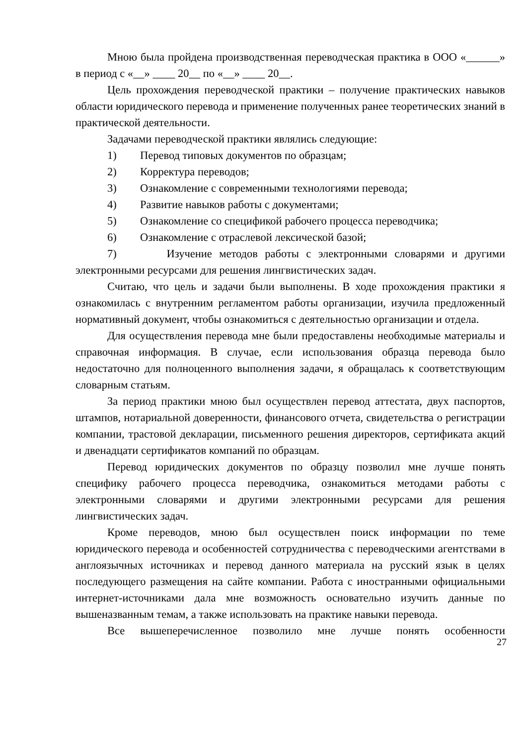Мною была пройдена производственная переводческая практика в ООО «______» в период с «__» ____ 20__ по «__» ____ 20__.
Цель прохождения переводческой практики – получение практических навыков области юридического перевода и применение полученных ранее теоретических знаний в практической деятельности.
Задачами переводческой практики являлись следующие:
1) Перевод типовых документов по образцам;
2) Корректура переводов;
3) Ознакомление с современными технологиями перевода;
4) Развитие навыков работы с документами;
5) Ознакомление со спецификой рабочего процесса переводчика;
6) Ознакомление с отраслевой лексической базой;
7) Изучение методов работы с электронными словарями и другими электронными ресурсами для решения лингвистических задач.
Считаю, что цель и задачи были выполнены. В ходе прохождения практики я ознакомилась с внутренним регламентом работы организации, изучила предложенный нормативный документ, чтобы ознакомиться с деятельностью организации и отдела.
Для осуществления перевода мне были предоставлены необходимые материалы и справочная информация. В случае, если использования образца перевода было недостаточно для полноценного выполнения задачи, я обращалась к соответствующим словарным статьям.
За период практики мною был осуществлен перевод аттестата, двух паспортов, штампов, нотариальной доверенности, финансового отчета, свидетельства о регистрации компании, трастовой декларации, письменного решения директоров, сертификата акций и двенадцати сертификатов компаний по образцам.
Перевод юридических документов по образцу позволил мне лучше понять специфику рабочего процесса переводчика, ознакомиться методами работы с электронными словарями и другими электронными ресурсами для решения лингвистических задач.
Кроме переводов, мною был осуществлен поиск информации по теме юридического перевода и особенностей сотрудничества с переводческими агентствами в англоязычных источниках и перевод данного материала на русский язык в целях последующего размещения на сайте компании. Работа с иностранными официальными интернет-источниками дала мне возможность основательно изучить данные по вышеназванным темам, а также использовать на практике навыки перевода.
Все вышеперечисленное позволило мне лучше понять особенности
27